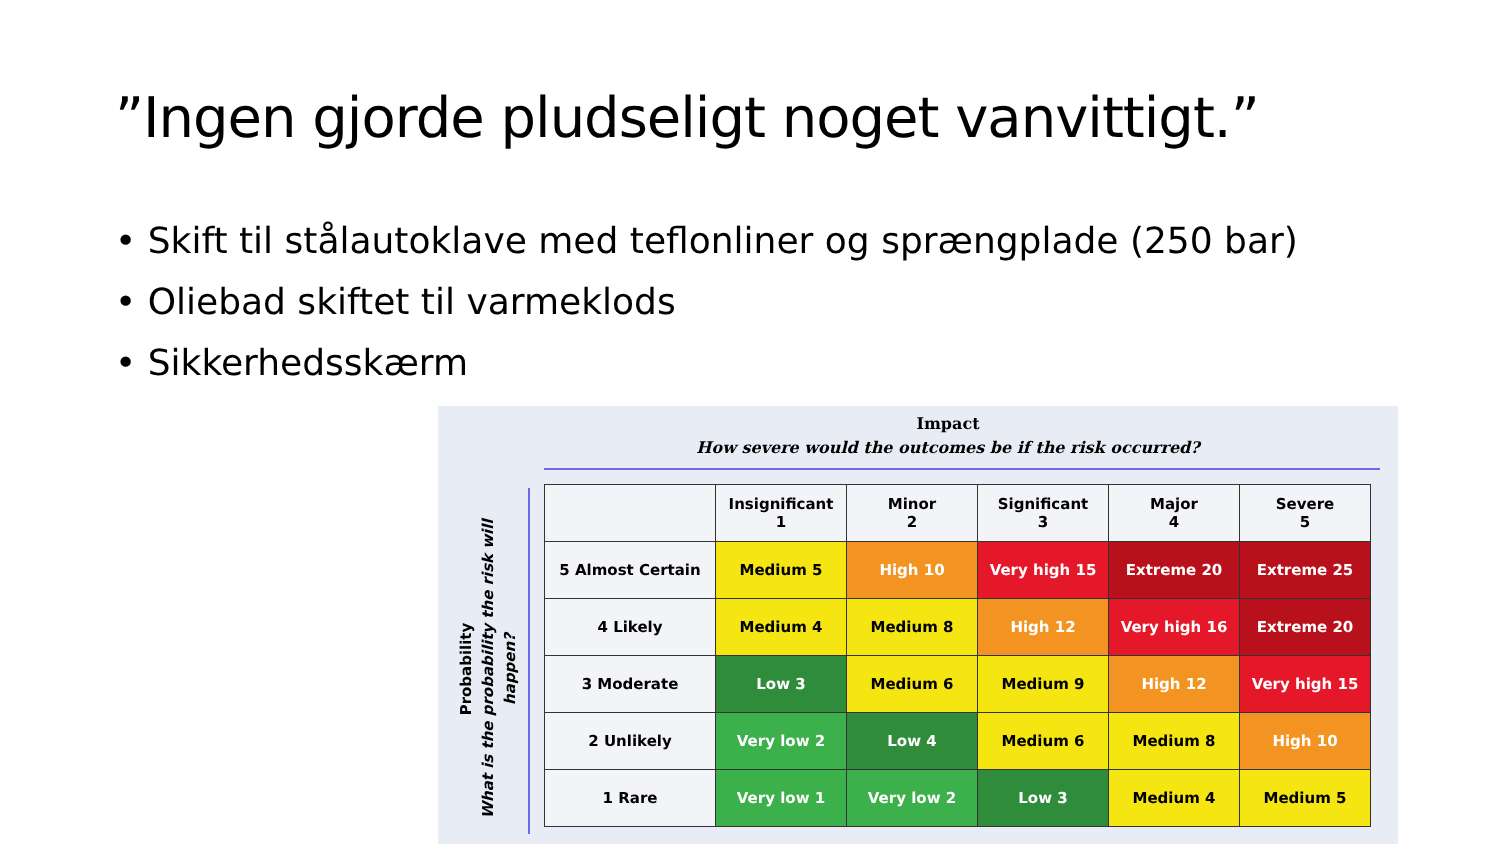”Ingen gjorde pludseligt noget vanvittigt.”
• Skift til stålautoklave med teflonliner og sprængplade (250 bar)
• Oliebad skiftet til varmeklods
• Sikkerhedsskærm
Impact
How severe would the outcomes be if the risk occurred?
Probability
What is the probability the risk will happen?
| | Insignificant 1 | Minor 2 | Significant 3 | Major 4 | Severe 5 |
| --- | --- | --- | --- | --- | --- |
| 5 Almost Certain | Medium 5 | High 10 | Very high 15 | Extreme 20 | Extreme 25 |
| 4 Likely | Medium 4 | Medium 8 | High 12 | Very high 16 | Extreme 20 |
| 3 Moderate | Low 3 | Medium 6 | Medium 9 | High 12 | Very high 15 |
| 2 Unlikely | Very low 2 | Low 4 | Medium 6 | Medium 8 | High 10 |
| 1 Rare | Very low 1 | Very low 2 | Low 3 | Medium 4 | Medium 5 |